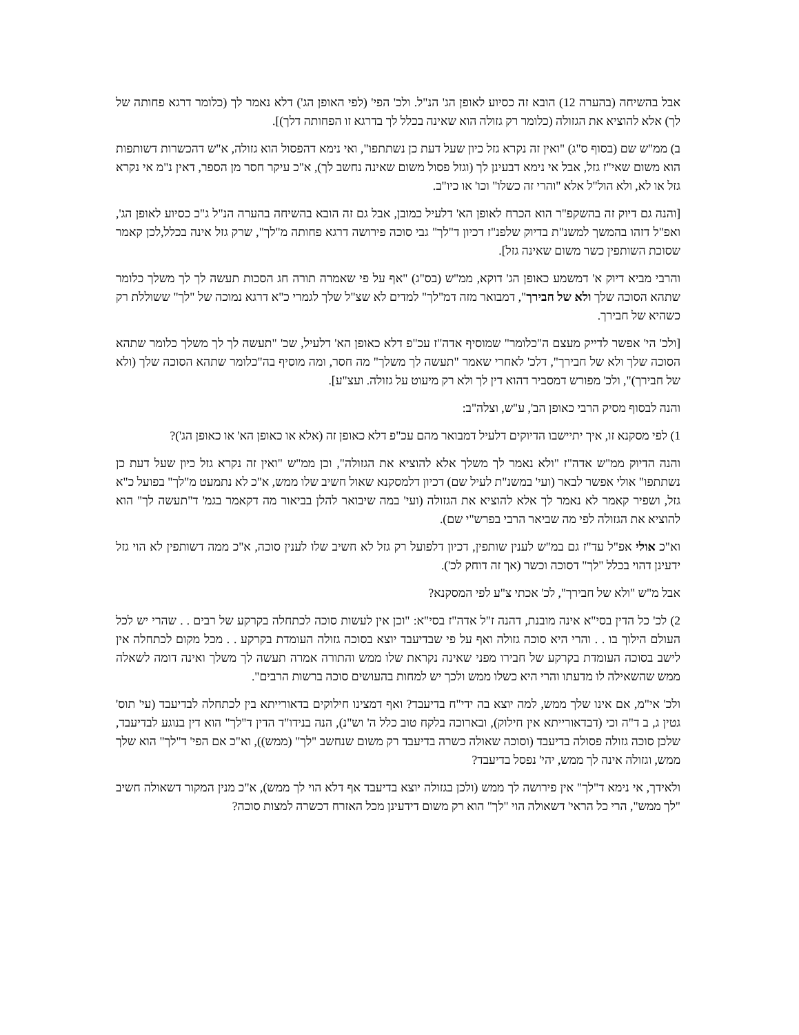אבל בהשיחה (בהערה 12) הובא זה כסיוע לאופן הג' הנ"ל. ולכ' הפי' (לפי האופן הג') דלא נאמר לך (כלומר דרגא פחותה של לך) אלא להוציא את הגזולה (כלומר רק גזולה הוא שאינה בכלל לך בדרגא זו הפחותה דלך)].
ב) ממ"ש שם (בסוף ס"ג) "ואין זה נקרא גזל כיון שעל דעת כן נשתתפו", ואי נימא דהפסול הוא גזולה, א"ש דהכשרות דשותפות הוא משום שאי"ז גזל, אבל אי נימא דבעינן לך (וגזל פסול משום שאינה נחשב לך), א"כ עיקר חסר מן הספר, דאין נ"מ אי נקרא גזל או לא, ולא הול"ל אלא "והרי זה כשלו" וכו' או כיו"ב.
[והנה גם דיוק זה בהשקפ"ר הוא הכרח לאופן הא' דלעיל כמובן, אבל גם זה הובא בהשיחה בהערה הנ"ל ג"כ כסיוע לאופן הג', ואפ"ל דזהו בהמשך למשנ"ת בדיוק שלפנ"ז דכיון ד"לך" גבי סוכה פירושה דרגא פחותה מ"לך", שרק גזל אינה בכלל,לכן קאמר שסוכת השותפין כשר משום שאינה גזל].
והרבי מביא דיוק א' דמשמע כאופן הג' דוקא, ממ"ש (בס"ג) "אף על פי שאמרה תורה חג הסכות תעשה לך לך משלך כלומר שתהא הסוכה שלך ולא של חבירך", דמבואר מזה דמ"לך" למדים לא שצ"ל שלך לגמרי כ"א דרגא נמוכה של "לך" ששוללת רק כשהיא של חבירך.
[ולכ' הי' אפשר לדייק מעצם ה"כלומר" שמוסיף אדה"ז עכ"פ דלא כאופן הא' דלעיל, שכ' "תעשה לך לך משלך כלומר שתהא הסוכה שלך ולא של חבירך", דלכ' לאחרי שאמר "תעשה לך משלך" מה חסר, ומה מוסיף בה"כלומר שתהא הסוכה שלך (ולא של חבירך)", ולכ' מפורש דמסביר דהוא דין לך ולא רק מיעוט על גזולה. ועצ"ע].
והנה לבסוף מסיק הרבי כאופן הב', ע"ש, וצלה"ב:
1) לפי מסקנא זו, איך יתיישבו הדיוקים דלעיל דמבואר מהם עכ"פ דלא כאופן זה (אלא או כאופן הא' או כאופן הג')?
והנה הדיוק ממ"ש אדה"ז "ולא נאמר לך משלך אלא להוציא את הגזולה", וכן ממ"ש "ואין זה נקרא גזל כיון שעל דעת כן נשתתפו" אולי אפשר לבאר (ועי' במשנ"ת לעיל שם) דכיון דלמסקנא שאול חשיב שלו ממש, א"כ לא נתמעט מ"לך" בפועל כ"א גזל, ושפיר קאמר לא נאמר לך אלא להוציא את הגזולה (ועי' במה שיבואר להלן בביאור מה דקאמר בגמ' ד"תעשה לך" הוא להוציא את הגזולה לפי מה שביאר הרבי בפרש"י שם).
וא"כ אולי אפ"ל עד"ז גם במ"ש לענין שותפין, דכיון דלפועל רק גזל לא חשיב שלו לענין סוכה, א"כ ממה דשותפין לא הוי גזל ידעינן דהוי בכלל "לך" דסוכה וכשר (אך זה דוחק לכ').
אבל מ"ש "ולא של חבירך", לכ' אכתי צ"ע לפי המסקנא?
2) לכ' כל הדין בסי"א אינה מובנת, דהנה ז"ל אדה"ז בסי"א: "וכן אין לעשות סוכה לכתחלה בקרקע של רבים . . שהרי יש לכל העולם הילוך בו . . והרי היא סוכה גזולה ואף על פי שבדיעבד יוצא בסוכה גזולה העומדת בקרקע . . מכל מקום לכתחלה אין לישב בסוכה העומדת בקרקע של חבירו מפני שאינה נקראת שלו ממש והתורה אמרה תעשה לך משלך ואינה דומה לשאלה ממש שהשאילה לו מדעתו והרי היא כשלו ממש ולכך יש למחות בהעושים סוכה ברשות הרבים".
ולכ' אי"מ, אם אינו שלך ממש, למה יוצא בה ידי"ח בדיעבד? ואף דמצינו חילוקים בדאורייתא בין לכתחלה לבדיעבד (עי' תוס' גטין ג, ב ד"ה וכי (דבדאורייתא אין חילוק), ובארוכה בלקח טוב כלל ה' וש"נ), הנה בנידו"ד הדין ד"לך" הוא דין בנוגע לבדיעבד, שלכן סוכה גזולה פסולה בדיעבד (וסוכה שאולה כשרה בדיעבד רק משום שנחשב "לך" (ממש)), וא"כ אם הפי' ד"לך" הוא שלך ממש, וגזולה אינה לך ממש, יהי' נפסל בדיעבד?
ולאידך, אי נימא ד"לך" אין פירושה לך ממש (ולכן בגזולה יוצא בדיעבד אף דלא הוי לך ממש), א"כ מנין המקור דשאולה חשיב "לך ממש", הרי כל הראי' דשאולה הוי "לך" הוא רק משום דידעינן מכל האזרח דכשרה למצות סוכה?